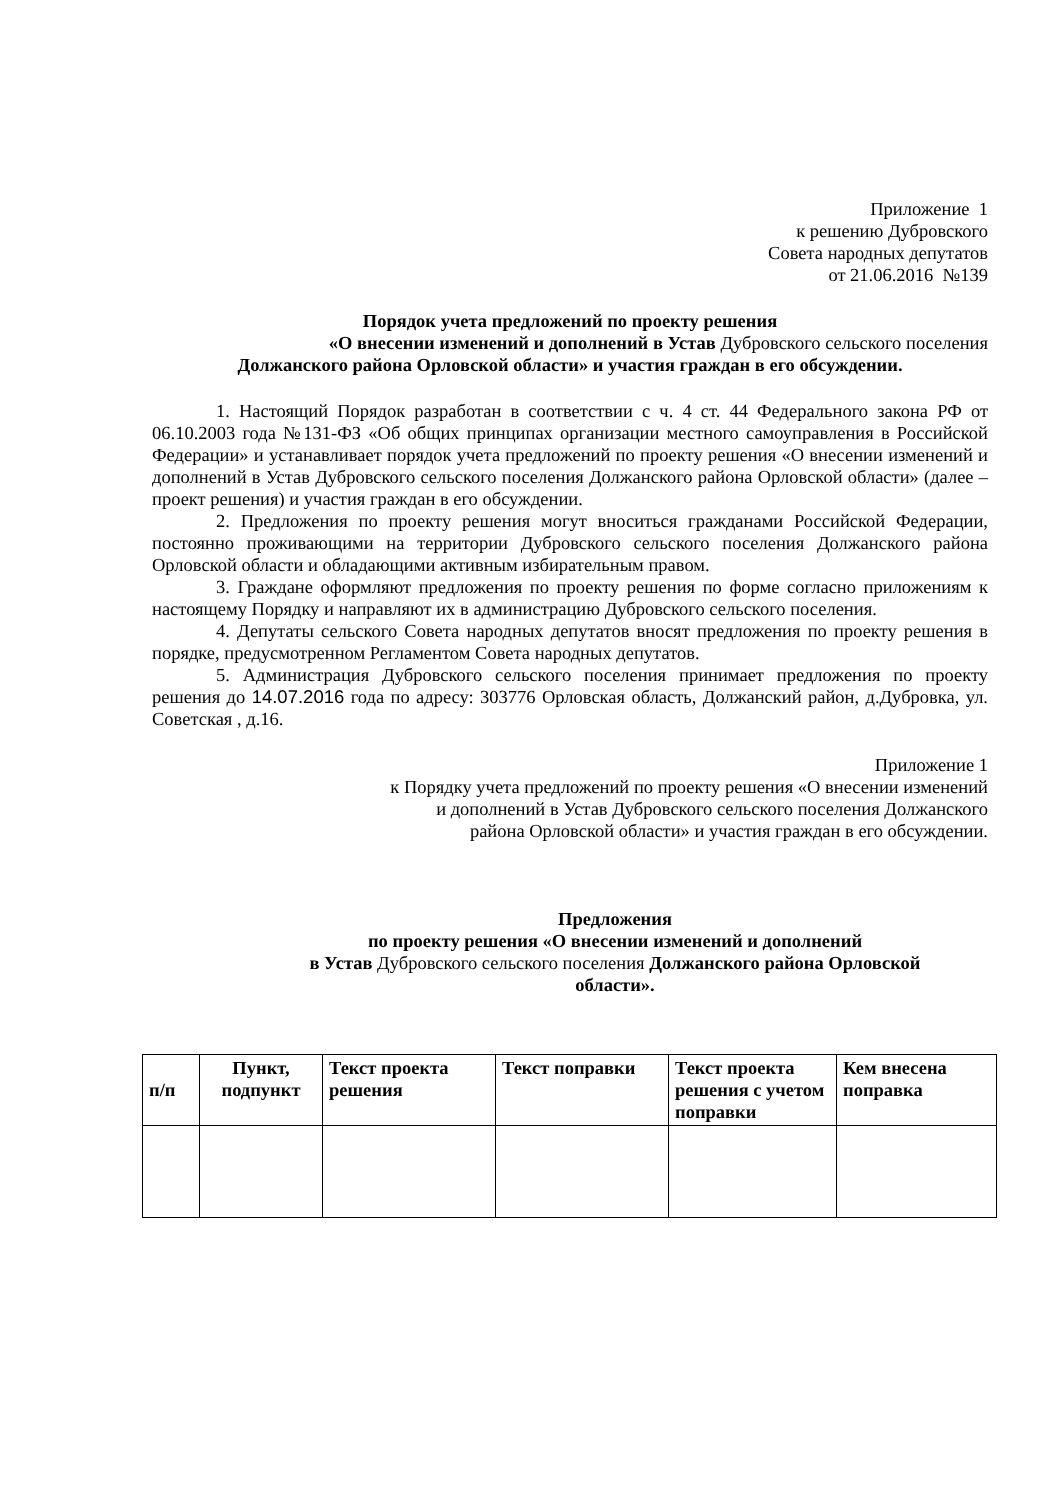Приложение 1
к решению Дубровского
Совета народных депутатов
от 21.06.2016 №139
Порядок учета предложений по проекту решения
«О внесении изменений и дополнений в Устав Дубровского сельского поселения
Должанского района Орловской области» и участия граждан в его обсуждении.
1. Настоящий Порядок разработан в соответствии с ч. 4 ст. 44 Федерального закона РФ от 06.10.2003 года №131-ФЗ «Об общих принципах организации местного самоуправления в Российской Федерации» и устанавливает порядок учета предложений по проекту решения «О внесении изменений и дополнений в Устав Дубровского сельского поселения Должанского района Орловской области» (далее – проект решения) и участия граждан в его обсуждении.
2. Предложения по проекту решения могут вноситься гражданами Российской Федерации, постоянно проживающими на территории Дубровского сельского поселения Должанского района Орловской области и обладающими активным избирательным правом.
3. Граждане оформляют предложения по проекту решения по форме согласно приложениям к настоящему Порядку и направляют их в администрацию Дубровского сельского поселения.
4. Депутаты сельского Совета народных депутатов вносят предложения по проекту решения в порядке, предусмотренном Регламентом Совета народных депутатов.
5. Администрация Дубровского сельского поселения принимает предложения по проекту решения до 14.07.2016 года по адресу: 303776 Орловская область, Должанский район, д.Дубровка, ул. Советская , д.16.
Приложение 1
к Порядку учета предложений по проекту решения «О внесении изменений
и дополнений в Устав Дубровского сельского поселения Должанского
района Орловской области» и участия граждан в его обсуждении.
Предложения
по проекту решения «О внесении изменений и дополнений
в Устав Дубровского сельского поселения Должанского района Орловской
области».
| п/п | Пункт, подпункт | Текст проекта решения | Текст поправки | Текст проекта решения с учетом поправки | Кем внесена поправка |
| --- | --- | --- | --- | --- | --- |